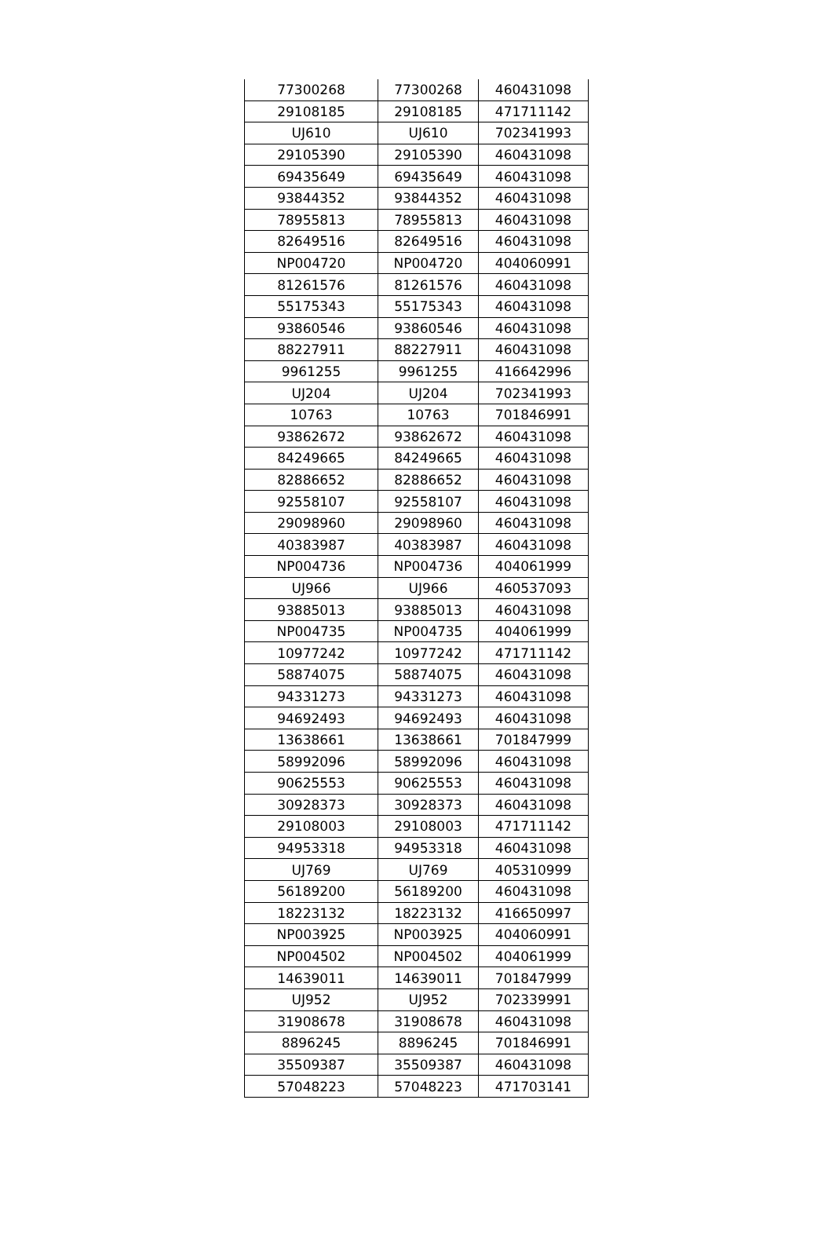| 77300268 | 77300268 | 460431098 |
| 29108185 | 29108185 | 471711142 |
| UJ610 | UJ610 | 702341993 |
| 29105390 | 29105390 | 460431098 |
| 69435649 | 69435649 | 460431098 |
| 93844352 | 93844352 | 460431098 |
| 78955813 | 78955813 | 460431098 |
| 82649516 | 82649516 | 460431098 |
| NP004720 | NP004720 | 404060991 |
| 81261576 | 81261576 | 460431098 |
| 55175343 | 55175343 | 460431098 |
| 93860546 | 93860546 | 460431098 |
| 88227911 | 88227911 | 460431098 |
| 9961255 | 9961255 | 416642996 |
| UJ204 | UJ204 | 702341993 |
| 10763 | 10763 | 701846991 |
| 93862672 | 93862672 | 460431098 |
| 84249665 | 84249665 | 460431098 |
| 82886652 | 82886652 | 460431098 |
| 92558107 | 92558107 | 460431098 |
| 29098960 | 29098960 | 460431098 |
| 40383987 | 40383987 | 460431098 |
| NP004736 | NP004736 | 404061999 |
| UJ966 | UJ966 | 460537093 |
| 93885013 | 93885013 | 460431098 |
| NP004735 | NP004735 | 404061999 |
| 10977242 | 10977242 | 471711142 |
| 58874075 | 58874075 | 460431098 |
| 94331273 | 94331273 | 460431098 |
| 94692493 | 94692493 | 460431098 |
| 13638661 | 13638661 | 701847999 |
| 58992096 | 58992096 | 460431098 |
| 90625553 | 90625553 | 460431098 |
| 30928373 | 30928373 | 460431098 |
| 29108003 | 29108003 | 471711142 |
| 94953318 | 94953318 | 460431098 |
| UJ769 | UJ769 | 405310999 |
| 56189200 | 56189200 | 460431098 |
| 18223132 | 18223132 | 416650997 |
| NP003925 | NP003925 | 404060991 |
| NP004502 | NP004502 | 404061999 |
| 14639011 | 14639011 | 701847999 |
| UJ952 | UJ952 | 702339991 |
| 31908678 | 31908678 | 460431098 |
| 8896245 | 8896245 | 701846991 |
| 35509387 | 35509387 | 460431098 |
| 57048223 | 57048223 | 471703141 |